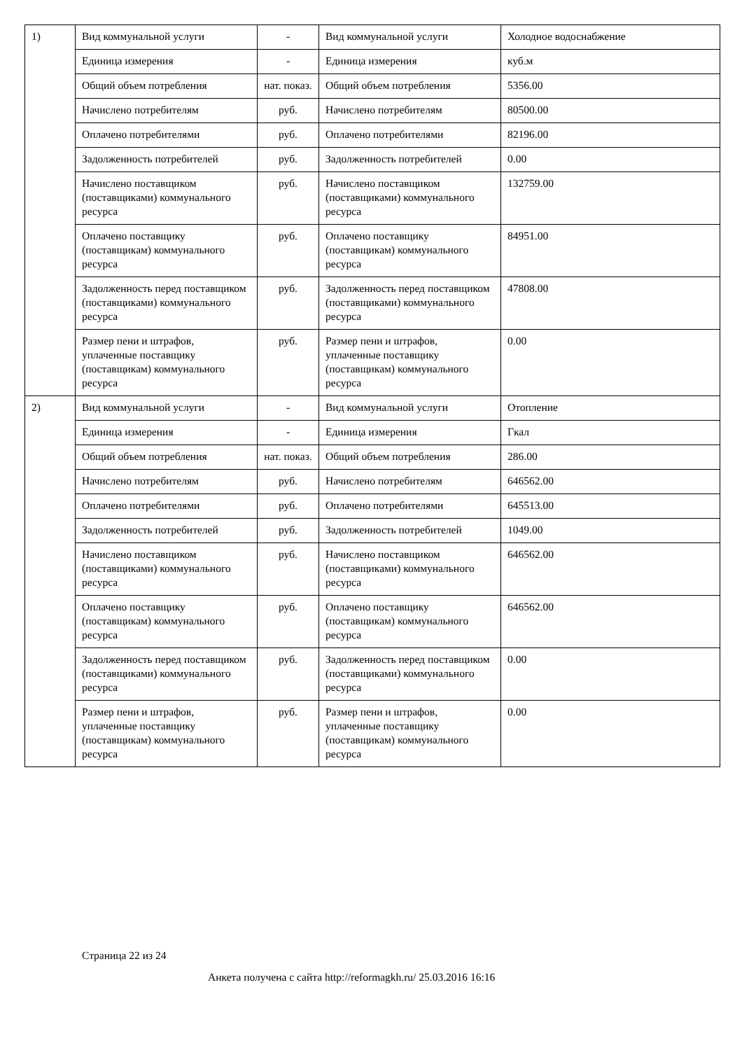| 1) | Вид коммунальной услуги | - | Вид коммунальной услуги | Холодное водоснабжение |
| | Единица измерения | - | Единица измерения | куб.м |
| | Общий объем потребления | нат. показ. | Общий объем потребления | 5356.00 |
| | Начислено потребителям | руб. | Начислено потребителям | 80500.00 |
| | Оплачено потребителями | руб. | Оплачено потребителями | 82196.00 |
| | Задолженность потребителей | руб. | Задолженность потребителей | 0.00 |
| | Начислено поставщиком (поставщиками) коммунального ресурса | руб. | Начислено поставщиком (поставщиками) коммунального ресурса | 132759.00 |
| | Оплачено поставщику (поставщикам) коммунального ресурса | руб. | Оплачено поставщику (поставщикам) коммунального ресурса | 84951.00 |
| | Задолженность перед поставщиком (поставщиками) коммунального ресурса | руб. | Задолженность перед поставщиком (поставщиками) коммунального ресурса | 47808.00 |
| | Размер пени и штрафов, уплаченные поставщику (поставщикам) коммунального ресурса | руб. | Размер пени и штрафов, уплаченные поставщику (поставщикам) коммунального ресурса | 0.00 |
| 2) | Вид коммунальной услуги | - | Вид коммунальной услуги | Отопление |
| | Единица измерения | - | Единица измерения | Гкал |
| | Общий объем потребления | нат. показ. | Общий объем потребления | 286.00 |
| | Начислено потребителям | руб. | Начислено потребителям | 646562.00 |
| | Оплачено потребителями | руб. | Оплачено потребителями | 645513.00 |
| | Задолженность потребителей | руб. | Задолженность потребителей | 1049.00 |
| | Начислено поставщиком (поставщиками) коммунального ресурса | руб. | Начислено поставщиком (поставщиками) коммунального ресурса | 646562.00 |
| | Оплачено поставщику (поставщикам) коммунального ресурса | руб. | Оплачено поставщику (поставщикам) коммунального ресурса | 646562.00 |
| | Задолженность перед поставщиком (поставщиками) коммунального ресурса | руб. | Задолженность перед поставщиком (поставщиками) коммунального ресурса | 0.00 |
| | Размер пени и штрафов, уплаченные поставщику (поставщикам) коммунального ресурса | руб. | Размер пени и штрафов, уплаченные поставщику (поставщикам) коммунального ресурса | 0.00 |
Страница 22 из 24
Анкета получена с сайта http://reformagkh.ru/ 25.03.2016 16:16